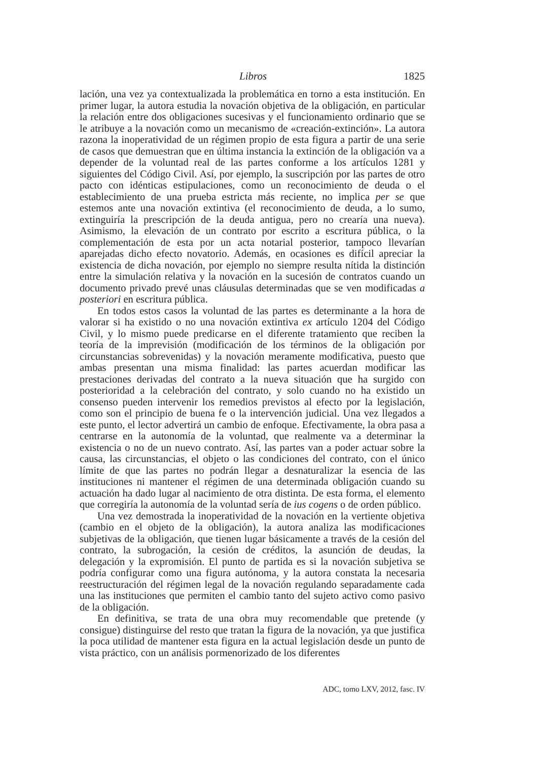Libros 1825
lación, una vez ya contextualizada la problemática en torno a esta institución. En primer lugar, la autora estudia la novación objetiva de la obligación, en particular la relación entre dos obligaciones sucesivas y el funcionamiento ordinario que se le atribuye a la novación como un mecanismo de «creación-extinción». La autora razona la inoperatividad de un régimen propio de esta figura a partir de una serie de casos que demuestran que en última instancia la extinción de la obligación va a depender de la voluntad real de las partes conforme a los artículos 1281 y siguientes del Código Civil. Así, por ejemplo, la suscripción por las partes de otro pacto con idénticas estipulaciones, como un reconocimiento de deuda o el establecimiento de una prueba estricta más reciente, no implica per se que estemos ante una novación extintiva (el reconocimiento de deuda, a lo sumo, extinguiría la prescripción de la deuda antigua, pero no crearía una nueva). Asimismo, la elevación de un contrato por escrito a escritura pública, o la complementación de esta por un acta notarial posterior, tampoco llevarían aparejadas dicho efecto novatorio. Además, en ocasiones es difícil apreciar la existencia de dicha novación, por ejemplo no siempre resulta nítida la distinción entre la simulación relativa y la novación en la sucesión de contratos cuando un documento privado prevé unas cláusulas determinadas que se ven modificadas a posteriori en escritura pública.
En todos estos casos la voluntad de las partes es determinante a la hora de valorar si ha existido o no una novación extintiva ex artículo 1204 del Código Civil, y lo mismo puede predicarse en el diferente tratamiento que reciben la teoría de la imprevisión (modificación de los términos de la obligación por circunstancias sobrevenidas) y la novación meramente modificativa, puesto que ambas presentan una misma finalidad: las partes acuerdan modificar las prestaciones derivadas del contrato a la nueva situación que ha surgido con posterioridad a la celebración del contrato, y solo cuando no ha existido un consenso pueden intervenir los remedios previstos al efecto por la legislación, como son el principio de buena fe o la intervención judicial. Una vez llegados a este punto, el lector advertirá un cambio de enfoque. Efectivamente, la obra pasa a centrarse en la autonomía de la voluntad, que realmente va a determinar la existencia o no de un nuevo contrato. Así, las partes van a poder actuar sobre la causa, las circunstancias, el objeto o las condiciones del contrato, con el único límite de que las partes no podrán llegar a desnaturalizar la esencia de las instituciones ni mantener el régimen de una determinada obligación cuando su actuación ha dado lugar al nacimiento de otra distinta. De esta forma, el elemento que corregiría la autonomía de la voluntad sería de ius cogens o de orden público.
Una vez demostrada la inoperatividad de la novación en la vertiente objetiva (cambio en el objeto de la obligación), la autora analiza las modificaciones subjetivas de la obligación, que tienen lugar básicamente a través de la cesión del contrato, la subrogación, la cesión de créditos, la asunción de deudas, la delegación y la expromisión. El punto de partida es si la novación subjetiva se podría configurar como una figura autónoma, y la autora constata la necesaria reestructuración del régimen legal de la novación regulando separadamente cada una las instituciones que permiten el cambio tanto del sujeto activo como pasivo de la obligación.
En definitiva, se trata de una obra muy recomendable que pretende (y consigue) distinguirse del resto que tratan la figura de la novación, ya que justifica la poca utilidad de mantener esta figura en la actual legislación desde un punto de vista práctico, con un análisis pormenorizado de los diferentes
ADC, tomo LXV, 2012, fasc. IV